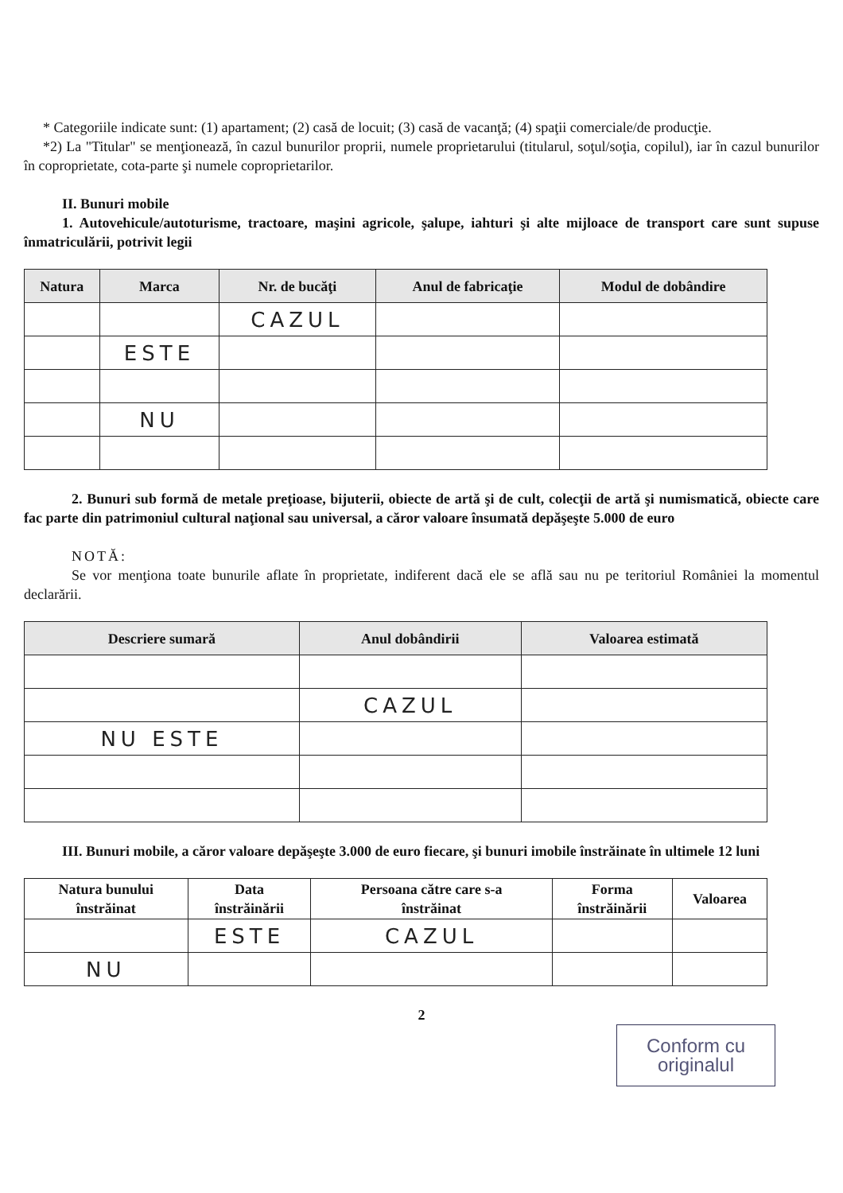* Categoriile indicate sunt: (1) apartament; (2) casă de locuit; (3) casă de vacanţă; (4) spaţii comerciale/de producţie.
*2) La "Titular" se menţionează, în cazul bunurilor proprii, numele proprietarului (titularul, soţul/soţia, copilul), iar în cazul bunurilor în coproprietate, cota-parte şi numele coproprietarilor.
II. Bunuri mobile
1. Autovehicule/autoturisme, tractoare, maşini agricole, şalupe, iahturi şi alte mijloace de transport care sunt supuse înmatriculării, potrivit legii
| Natura | Marca | Nr. de bucăţi | Anul de fabricaţie | Modul de dobândire |
| --- | --- | --- | --- | --- |
| | | CAZUL | | |
| | ESTE | | | |
| | NU | | | |
2. Bunuri sub formă de metale preţioase, bijuterii, obiecte de artă şi de cult, colecţii de artă şi numismatică, obiecte care fac parte din patrimoniul cultural naţional sau universal, a căror valoare însumată depăşeşte 5.000 de euro
NOTĂ:
Se vor menţiona toate bunurile aflate în proprietate, indiferent dacă ele se află sau nu pe teritoriul României la momentul declarării.
| Descriere sumară | Anul dobândirii | Valoarea estimată |
| --- | --- | --- |
| | CAZUL | |
| NU ESTE | | |
III. Bunuri mobile, a căror valoare depăşeşte 3.000 de euro fiecare, şi bunuri imobile înstrăinate în ultimele 12 luni
| Natura bunului înstrăinat | Data înstrăinării | Persoana către care s-a înstrăinat | Forma înstrăinării | Valoarea |
| --- | --- | --- | --- | --- |
| | ESTE | CAZUL | | |
| NU | | | | |
2
Conform cu originalul